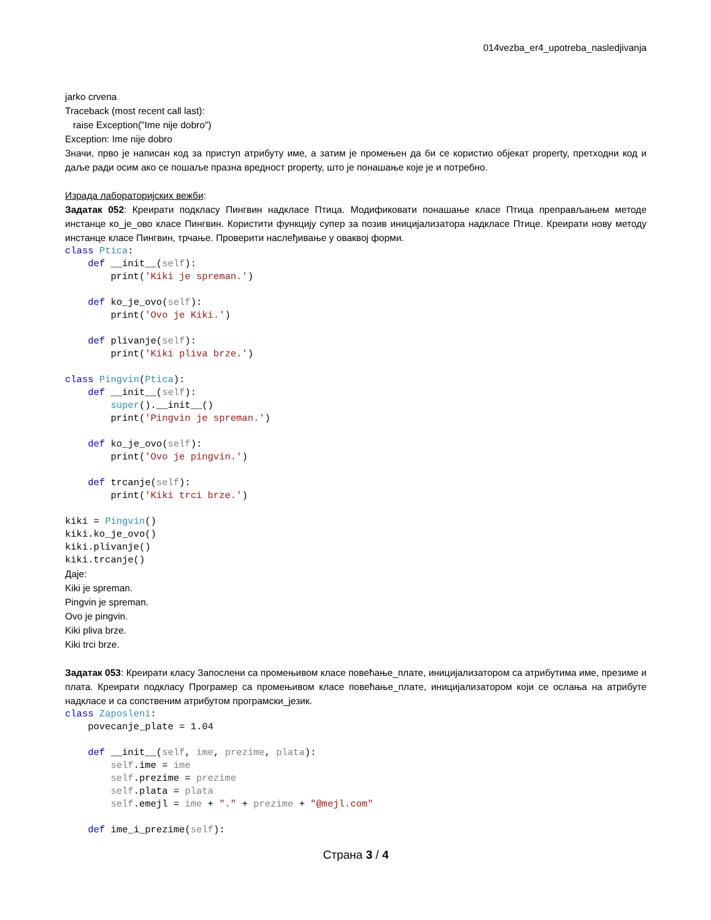014vezba_er4_upotreba_nasledjivanja
jarko crvena
Traceback (most recent call last):
raise Exception("Ime nije dobro")
Exception: Ime nije dobro
Значи, прво је написан код за приступ атрибуту име, а затим је промењен да би се користио објекат property, претходни код и даље ради осим ако се пошаље празна вредност property, што је понашање које је и потребно.
Израда лабораторијских вежби:
Задатак 052: Креирати подкласу Пингвин надкласе Птица. Модификовати понашање класе Птица преправљањем методе инстанце ко_је_ово класе Пингвин. Користити функцију супер за позив иницијализатора надкласе Птице. Креирати нову методу инстанце класе Пингвин, трчање. Проверити наслеђивање у оваквој форми.
class Ptica:
    def __init__(self):
        print('Kiki je spreman.')

    def ko_je_ovo(self):
        print('Ovo je Kiki.')

    def plivanje(self):
        print('Kiki pliva brze.')

class Pingvin(Ptica):
    def __init__(self):
        super().__init__()
        print('Pingvin je spreman.')

    def ko_je_ovo(self):
        print('Ovo je pingvin.')

    def trcanje(self):
        print('Kiki trci brze.')

kiki = Pingvin()
kiki.ko_je_ovo()
kiki.plivanje()
kiki.trcanje()
Даје:
Kiki je spreman.
Pingvin je spreman.
Ovo je pingvin.
Kiki pliva brze.
Kiki trci brze.
Задатак 053: Креирати класу Запослени са промењивом класе повећање_плате, иницијализатором са атрибутима име, презиме и плата. Креирати подкласу Програмер са промењивом класе повећање_плате, иницијализатором који се ослања на атрибуте надкласе и са сопственим атрибутом програмски_језик.
class Zaposleni:
    povecanje_plate = 1.04

    def __init__(self, ime, prezime, plata):
        self.ime = ime
        self.prezime = prezime
        self.plata = plata
        self.emejl = ime + "." + prezime + "@mejl.com"

    def ime_i_prezime(self):
Страна 3 / 4